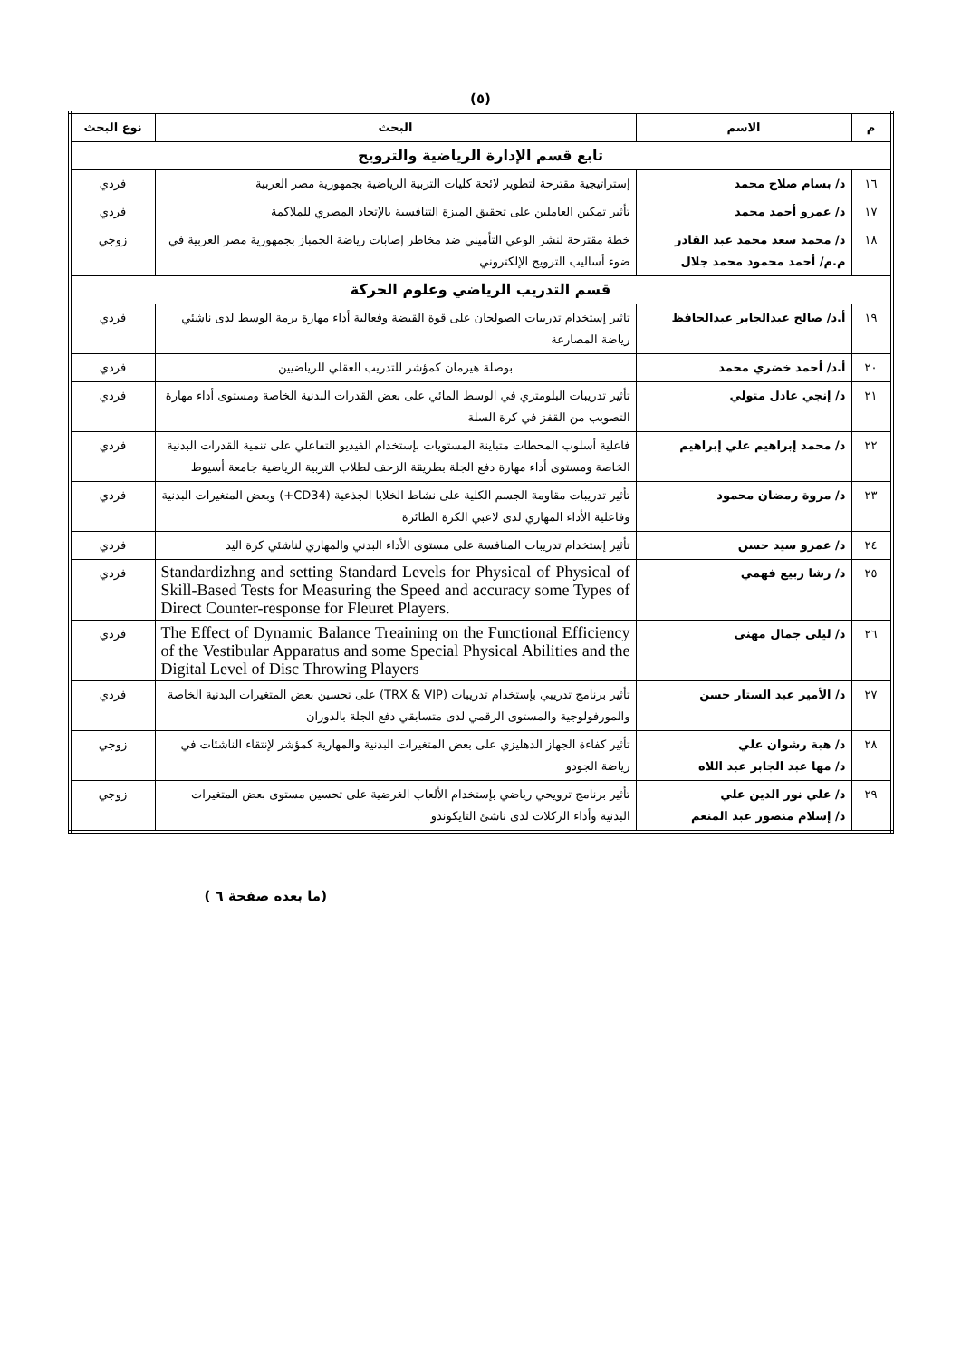(٥)
| م | الاسم | البحث | نوع البحث |
| --- | --- | --- | --- |
| تابع قسم الإدارة الرياضية والترويح | | | |
| ١٦ | د/ بسام صلاح محمد | إستراتيجية مقترحة لتطوير لائحة كليات التربية الرياضية بجمهورية مصر العربية | فردي |
| ١٧ | د/ عمرو أحمد محمد | تأثير تمكين العاملين على تحقيق الميزة التنافسية بالإتحاد المصري للملاكمة | فردي |
| ١٨ | د/ محمد سعد محمد عبد القادر م.م/ أحمد محمود محمد جلال | خطة مقترحة لنشر الوعي التأميني ضد مخاطر إصابات رياضة الجمباز بجمهورية مصر العربية في ضوء أساليب الترويج الإلكتروني | زوجي |
| قسم التدريب الرياضي وعلوم الحركة | | | |
| ١٩ | أ.د/ صالح عبدالجابر عبدالحافظ | تاثير إستخدام تدريبات الصولجان على قوة القبضة وفعالية أداء مهارة برمة الوسط لدى ناشئي رياضة المصارعة | فردي |
| ٢٠ | أ.د/ أحمد خضري محمد | بوصلة هيرمان كمؤشر للتدريب العقلي للرياضيين | فردي |
| ٢١ | د/ إنجي عادل متولي | تأثير تدريبات البلومتري في الوسط المائي على بعض القدرات البدنية الخاصة ومستوى أداء مهارة التصويب من القفز في كرة السلة | فردي |
| ٢٢ | د/ محمد إبراهيم علي إبراهيم | فاعلية أسلوب المحطات متباينة المستويات بإستخدام الفيديو التفاعلي على تنمية القدرات البدنية الخاصة ومستوى أداء مهارة دفع الجلة بطريقة الزحف لطلاب التربية الرياضية جامعة أسيوط | فردي |
| ٢٣ | د/ مروة رمضان محمود | تأثير تدريبات مقاومة الجسم الكلية على نشاط الخلايا الجذعية (CD34+) وبعض المتغيرات البدنية وفاعلية الأداء المهاري لدى لاعبي الكرة الطائرة | فردي |
| ٢٤ | د/ عمرو سيد حسن | تأثير إستخدام تدريبات المنافسة على مستوى الأداء البدني والمهاري لناشئي كرة اليد | فردي |
| ٢٥ | د/ رشا ربيع فهمي | Standardizhng and setting Standard Levels for Physical of Physical of Skill-Based Tests for Measuring the Speed and accuracy some Types of Direct Counter-response for Fleuret Players. | فردي |
| ٢٦ | د/ ليلى جمال مهنى | The Effect of Dynamic Balance Treaining on the Functional Efficiency of the Vestibular Apparatus and some Special Physical Abilities and the Digital Level of Disc Throwing Players | فردي |
| ٢٧ | د/ الأمير عبد الستار حسن | تأثير برنامج تدريبي بإستخدام تدريبات (TRX & VIP) على تحسين بعض المتغيرات البدنية الخاصة والمورفولوجية والمستوى الرقمي لدى متسابقي دفع الجلة بالدوران | فردي |
| ٢٨ | د/ هبة رشوان علي د/ مها عبد الجابر عبد اللاه | تأثير كفاءة الجهاز الدهليزي على بعض المتغيرات البدنية والمهارية كمؤشر لإنتقاء الناشئات في رياضة الجودو | زوجي |
| ٢٩ | د/ علي نور الدين علي د/ إسلام منصور عبد المنعم | تأثير برنامج ترويحي رياضي بإستخدام الألعاب الغرضية على تحسين مستوى بعض المتغيرات البدنية وأداء الركلات لدى ناشئ التايكوندو | زوجي |
(ما بعده صفحة ٦ )